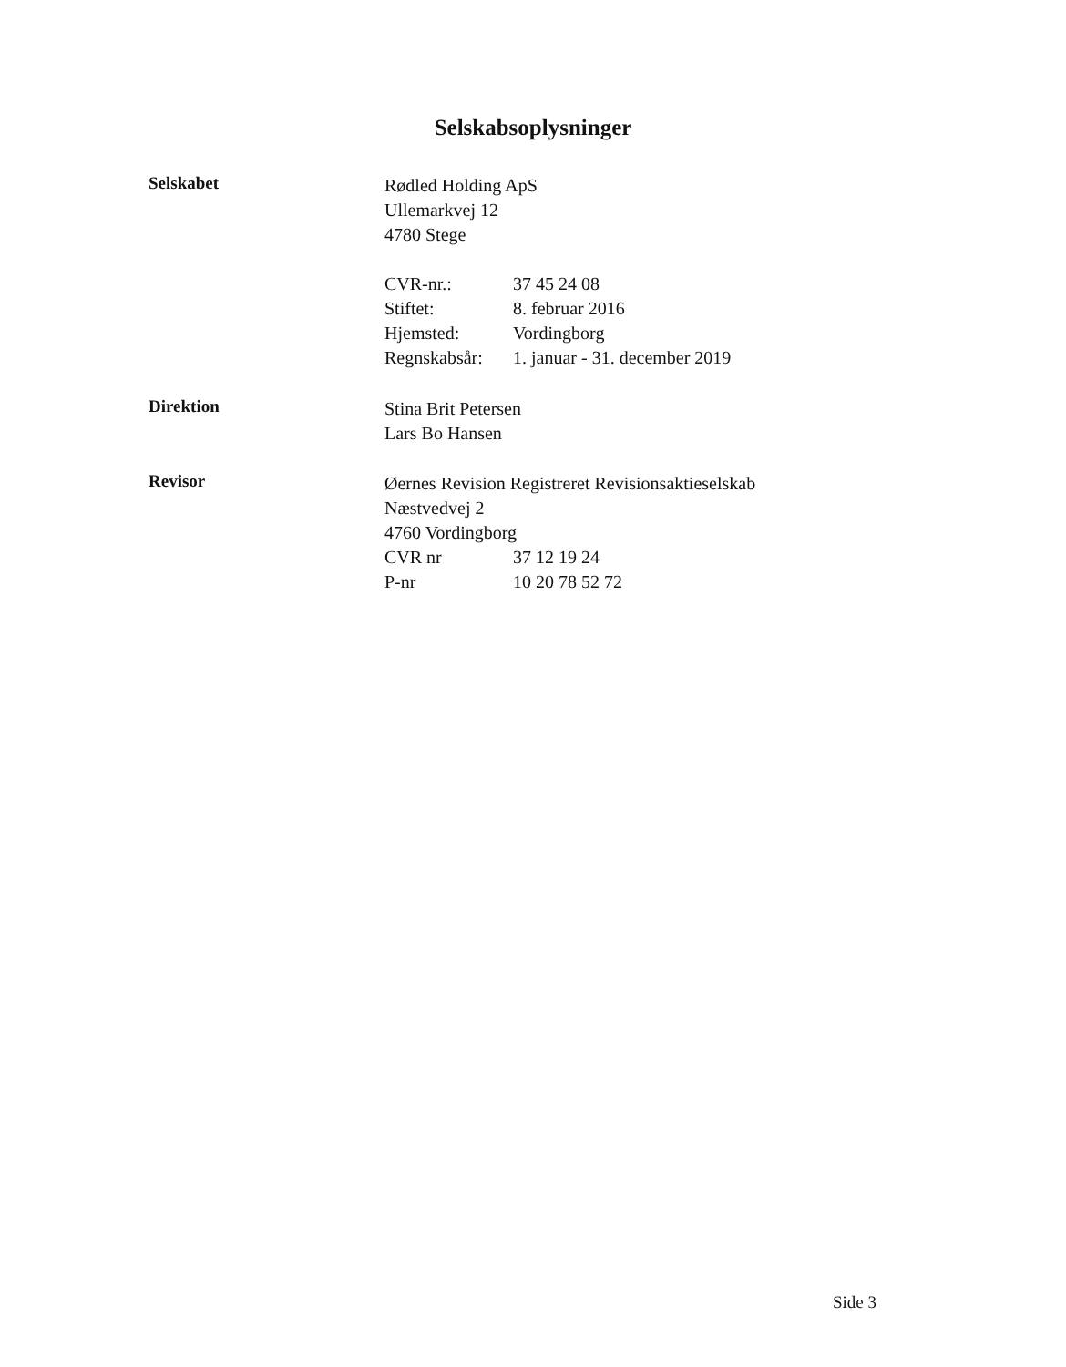Selskabsoplysninger
Selskabet
Rødled Holding ApS
Ullemarkvej 12
4780 Stege
CVR-nr.: 37 45 24 08
Stiftet: 8. februar 2016
Hjemsted: Vordingborg
Regnskabsår: 1. januar - 31. december 2019
Direktion
Stina Brit Petersen
Lars Bo Hansen
Revisor
Øernes Revision Registreret Revisionsaktieselskab
Næstvedvej 2
4760 Vordingborg
CVR nr 37 12 19 24
P-nr 10 20 78 52 72
Side 3